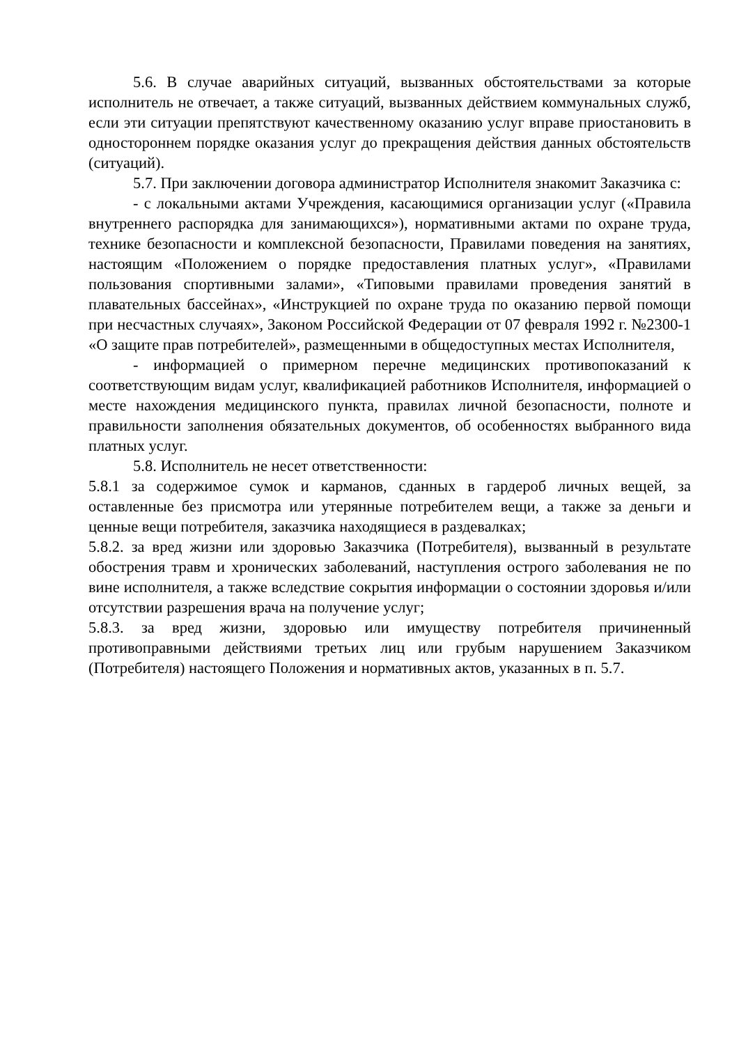5.6. В случае аварийных ситуаций, вызванных обстоятельствами за которые исполнитель не отвечает, а также ситуаций, вызванных действием коммунальных служб, если эти ситуации препятствуют качественному оказанию услуг вправе приостановить в одностороннем порядке оказания услуг до прекращения действия данных обстоятельств (ситуаций).
5.7. При заключении договора администратор Исполнителя знакомит Заказчика с:
- с локальными актами Учреждения, касающимися организации услуг («Правила внутреннего распорядка для занимающихся»), нормативными актами по охране труда, технике безопасности и комплексной безопасности, Правилами поведения на занятиях, настоящим «Положением о порядке предоставления платных услуг», «Правилами пользования спортивными залами», «Типовыми правилами проведения занятий в плавательных бассейнах», «Инструкцией по охране труда по оказанию первой помощи при несчастных случаях», Законом Российской Федерации от 07 февраля 1992 г. №2300-1 «О защите прав потребителей», размещенными в общедоступных местах Исполнителя,
- информацией о примерном перечне медицинских противопоказаний к соответствующим видам услуг, квалификацией работников Исполнителя, информацией о месте нахождения медицинского пункта, правилах личной безопасности, полноте и правильности заполнения обязательных документов, об особенностях выбранного вида платных услуг.
5.8. Исполнитель не несет ответственности:
5.8.1 за содержимое сумок и карманов, сданных в гардероб личных вещей, за оставленные без присмотра или утерянные потребителем вещи, а также за деньги и ценные вещи потребителя, заказчика находящиеся в раздевалках;
5.8.2. за вред жизни или здоровью Заказчика (Потребителя), вызванный в результате обострения травм и хронических заболеваний, наступления острого заболевания не по вине исполнителя, а также вследствие сокрытия информации о состоянии здоровья и/или отсутствии разрешения врача на получение услуг;
5.8.3. за вред жизни, здоровью или имуществу потребителя причиненный противоправными действиями третьих лиц или грубым нарушением Заказчиком (Потребителя) настоящего Положения и нормативных актов, указанных в п. 5.7.